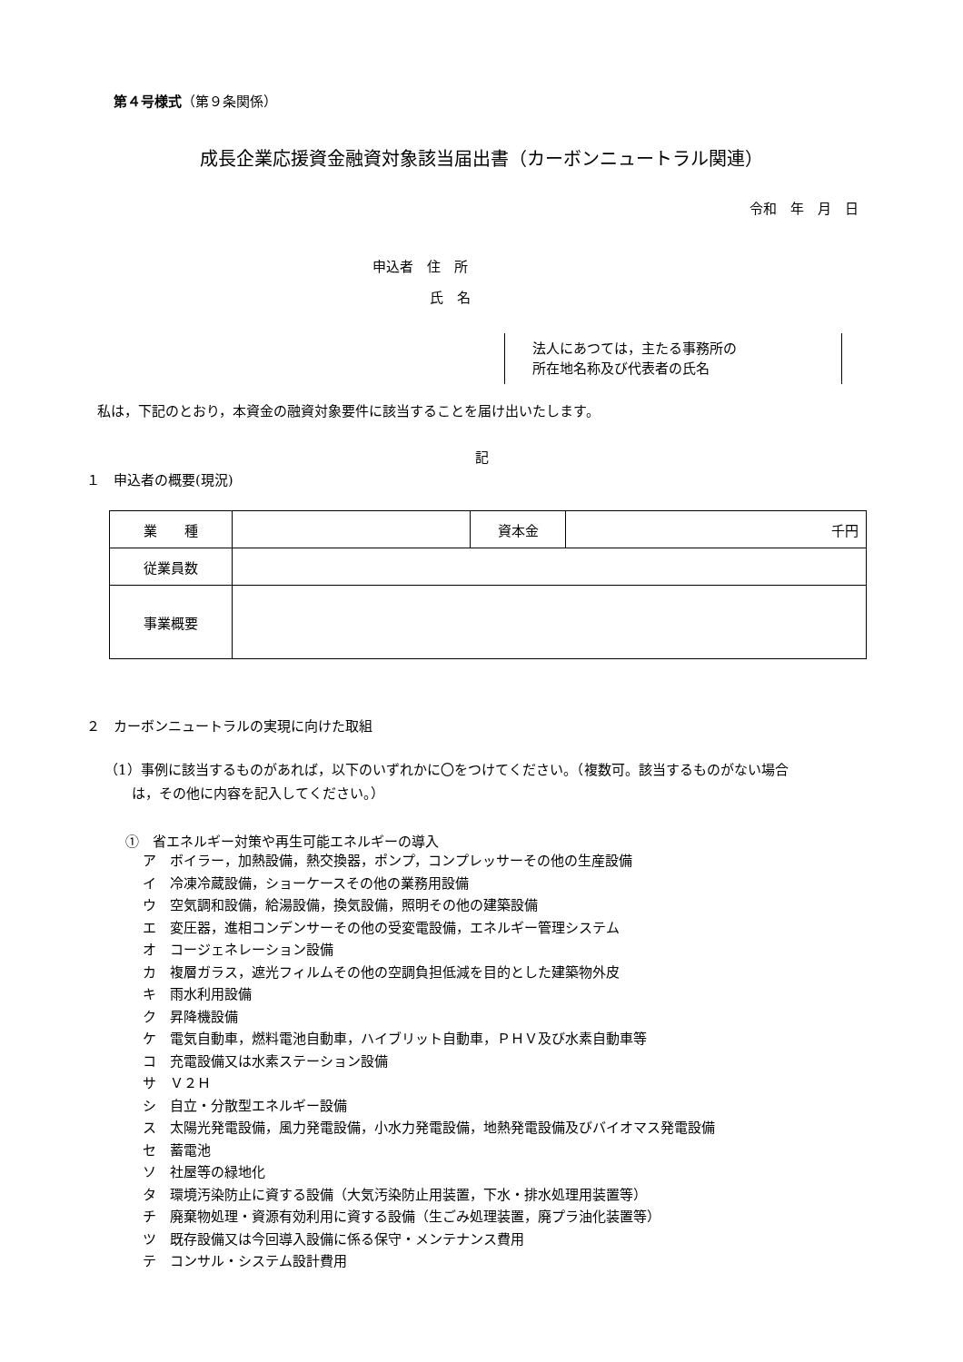第４号様式（第９条関係）
成長企業応援資金融資対象該当届出書（カーボンニュートラル関連）
令和　年　月　日
申込者　住　所
氏　名
法人にあつては，主たる事務所の
所在地名称及び代表者の氏名
私は，下記のとおり，本資金の融資対象要件に該当することを届け出いたします。
記
１　申込者の概要(現況)
| 業 種 | | 資本金 | 千円 |
| 従業員数 | | | |
| 事業概要 | | | |
２　カーボンニュートラルの実現に向けた取組
（1）事例に該当するものがあれば，以下のいずれかに〇をつけてください。（複数可。該当するものがない場合
　　は，その他に内容を記入してください。）
①　省エネルギー対策や再生可能エネルギーの導入
ア　ボイラー，加熱設備，熱交換器，ポンプ，コンプレッサーその他の生産設備
イ　冷凍冷蔵設備，ショーケースその他の業務用設備
ウ　空気調和設備，給湯設備，換気設備，照明その他の建築設備
エ　変圧器，進相コンデンサーその他の受変電設備，エネルギー管理システム
オ　コージェネレーション設備
カ　複層ガラス，遮光フィルムその他の空調負担低減を目的とした建築物外皮
キ　雨水利用設備
ク　昇降機設備
ケ　電気自動車，燃料電池自動車，ハイブリット自動車，ＰＨＶ及び水素自動車等
コ　充電設備又は水素ステーション設備
サ　Ｖ２Ｈ
シ　自立・分散型エネルギー設備
ス　太陽光発電設備，風力発電設備，小水力発電設備，地熱発電設備及びバイオマス発電設備
セ　蓄電池
ソ　社屋等の緑地化
タ　環境汚染防止に資する設備（大気汚染防止用装置，下水・排水処理用装置等）
チ　廃棄物処理・資源有効利用に資する設備（生ごみ処理装置，廃プラ油化装置等）
ツ　既存設備又は今回導入設備に係る保守・メンテナンス費用
テ　コンサル・システム設計費用